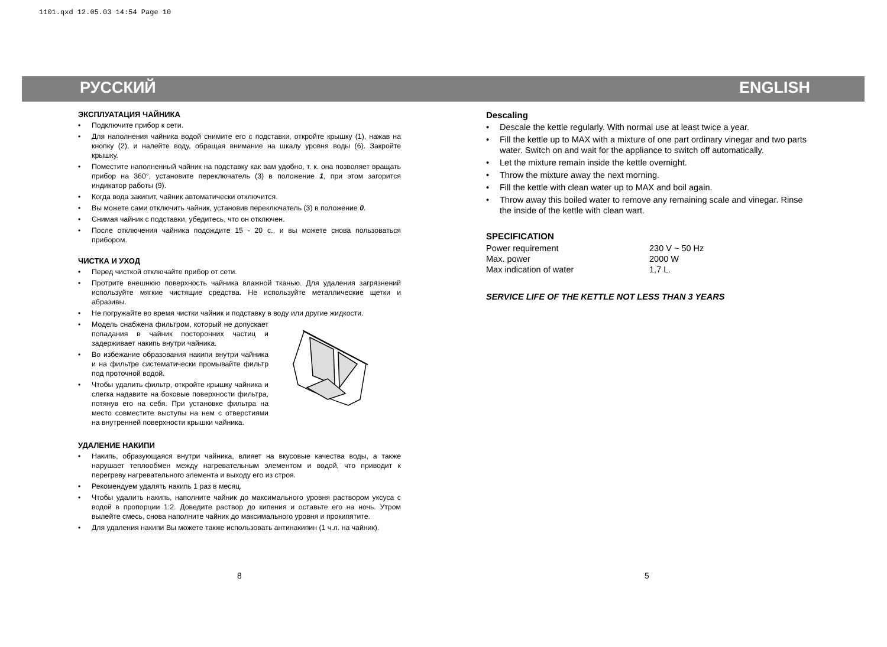1101.qxd 12.05.03 14:54 Page 10
РУССКИЙ ENGLISH
ЭКСПЛУАТАЦИЯ ЧАЙНИКА
Подключите прибор к сети.
Для наполнения чайника водой снимите его с подставки, откройте крышку (1), нажав на кнопку (2), и налейте воду, обращая внимание на шкалу уровня воды (6). Закройте крышку.
Поместите наполненный чайник на подставку как вам удобно, т. к. она позволяет вращать прибор на 360°, установите переключатель (3) в положение 1, при этом загорится индикатор работы (9).
Когда вода закипит, чайник автоматически отключится.
Вы можете сами отключить чайник, установив переключатель (3) в положение 0.
Снимая чайник с подставки, убедитесь, что он отключен.
После отключения чайника подождите 15 - 20 с., и вы можете снова пользоваться прибором.
ЧИСТКА И УХОД
Перед чисткой отключайте прибор от сети.
Протрите внешнюю поверхность чайника влажной тканью. Для удаления загрязнений используйте мягкие чистящие средства. Не используйте металлические щетки и абразивы.
Не погружайте во время чистки чайник и подставку в воду или другие жидкости.
Модель снабжена фильтром, который не допускает попадания в чайник посторонних частиц и задерживает накипь внутри чайника.
Во избежание образования накипи внутри чайника и на фильтре систематически промывайте фильтр под проточной водой.
Чтобы удалить фильтр, откройте крышку чайника и слегка надавите на боковые поверхности фильтра, потянув его на себя. При установке фильтра на место совместите выступы на нем с отверстиями на внутренней поверхности крышки чайника.
УДАЛЕНИЕ НАКИПИ
Накипь, образующаяся внутри чайника, влияет на вкусовые качества воды, а также нарушает теплообмен между нагревательным элементом и водой, что приводит к перегреву нагревательного элемента и выходу его из строя.
Рекомендуем удалять накипь 1 раз в месяц.
Чтобы удалить накипь, наполните чайник до максимального уровня раствором уксуса с водой в пропорции 1:2. Доведите раствор до кипения и оставьте его на ночь. Утром вылейте смесь, снова наполните чайник до максимального уровня и прокипятите.
Для удаления накипи Вы можете также использовать антинакипин (1 ч.л. на чайник).
Descaling
Descale the kettle regularly. With normal use at least twice a year.
Fill the kettle up to MAX with a mixture of one part ordinary vinegar and two parts water. Switch on and wait for the appliance to switch off automatically.
Let the mixture remain inside the kettle overnight.
Throw the mixture away the next morning.
Fill the kettle with clean water up to MAX and boil again.
Throw away this boiled water to remove any remaining scale and vinegar. Rinse the inside of the kettle with clean wart.
SPECIFICATION
| Power requirement | 230 V ~ 50 Hz |
| Max. power | 2000 W |
| Max indication of water | 1,7 L. |
SERVICE LIFE OF THE KETTLE NOT LESS THAN 3 YEARS
8 5